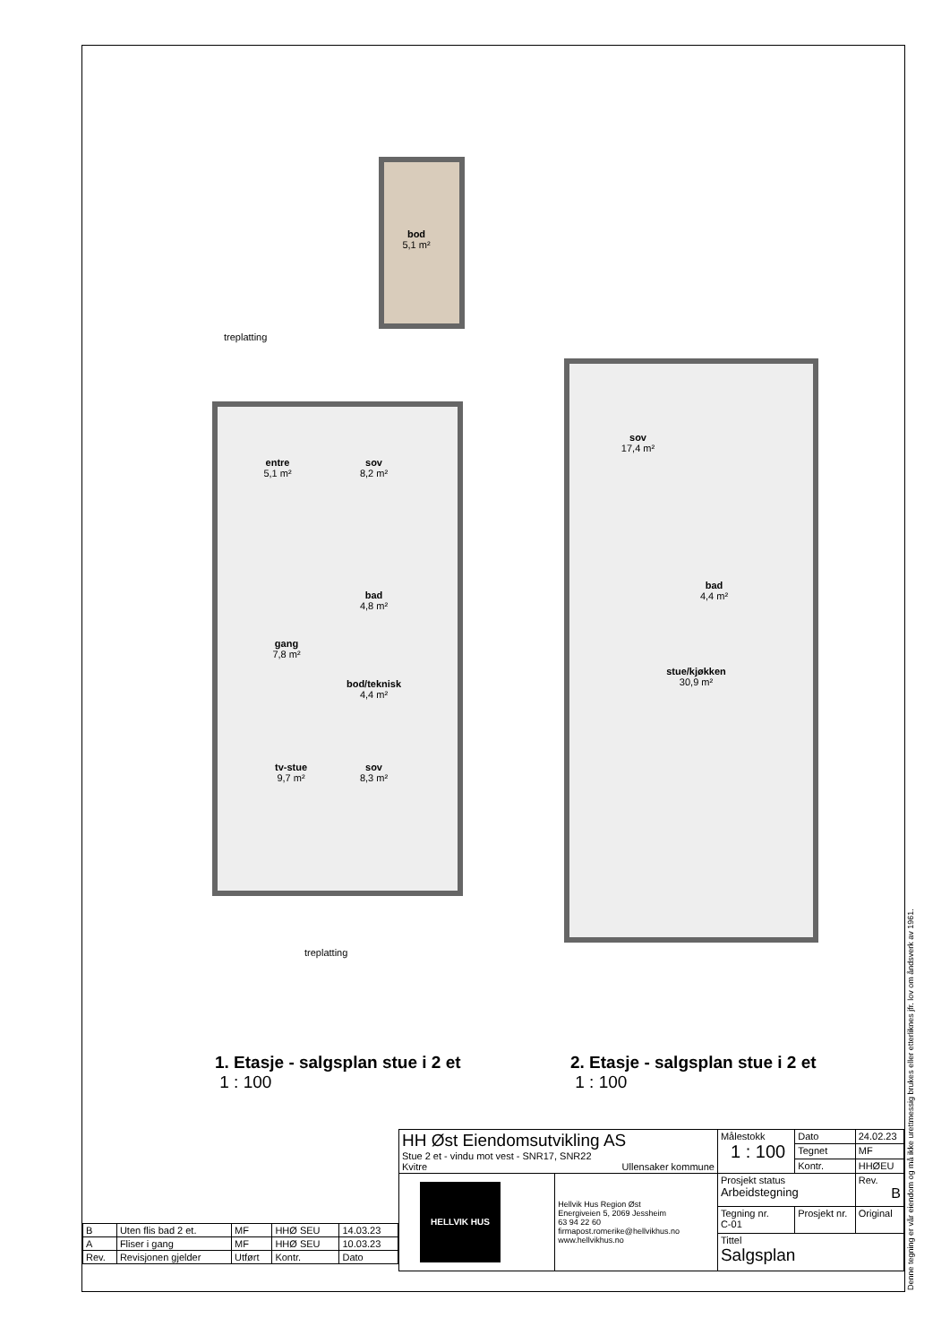bod
5,1 m²
treplatting
entre
5,1 m²
sov
8,2 m²
bad
4,8 m²
gang
7,8 m²
bod/teknisk
4,4 m²
tv-stue
9,7 m²
sov
8,3 m²
treplatting
sov
17,4 m²
bad
4,4 m²
stue/kjøkken
30,9 m²
1. Etasje - salgsplan stue i 2 et
1 : 100
2. Etasje - salgsplan stue i 2 et
1 : 100
| B | Uten flis bad 2 et. | MF | HHØ SEU | 14.03.23 |
| A | Fliser i gang | MF | HHØ SEU | 10.03.23 |
| Rev. | Revisjonen gjelder | Utført | Kontr. | Dato |
| HH Øst Eiendomsutvikling AS Stue 2 et - vindu mot vest - SNR17, SNR22 Kvitre Ullensaker kommune | | Målestokk 1 : 100 | | Dato | 24.02.23 |
| | | | | Tegnet | MF |
| | | | | Kontr. | HHØEU |
| HELLVIK HUS | Hellvik Hus Region Øst Energiveien 5, 2069 Jessheim 63 94 22 60 firmapost.romerike@hellvikhus.no www.hellvikhus.no | Prosjekt status Arbeidstegning | | | Rev. B |
| | | Tegning nr. C-01 | Prosjekt nr. | | Original |
| | | Tittel Salgsplan | | | |
Denne tegning er vår eiendom og må ikke urettmessig brukes eller etterliknes jfr. lov om åndsverk av 1961.